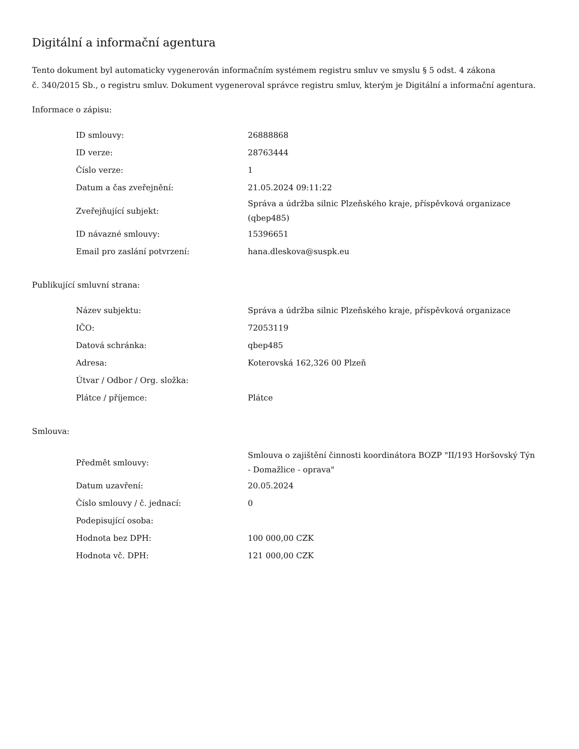Digitální a informační agentura
Tento dokument byl automaticky vygenerován informačním systémem registru smluv ve smyslu § 5 odst. 4 zákona
č. 340/2015 Sb., o registru smluv. Dokument vygeneroval správce registru smluv, kterým je Digitální a informační agentura.
Informace o zápisu:
| ID smlouvy: | 26888868 |
| ID verze: | 28763444 |
| Číslo verze: | 1 |
| Datum a čas zveřejnění: | 21.05.2024 09:11:22 |
| Zveřejňující subjekt: | Správa a údržba silnic Plzeňského kraje, příspěvková organizace (qbep485) |
| ID návazné smlouvy: | 15396651 |
| Email pro zaslání potvrzení: | hana.dleskova@suspk.eu |
Publikující smluvní strana:
| Název subjektu: | Správa a údržba silnic Plzeňského kraje, příspěvková organizace |
| IČO: | 72053119 |
| Datová schránka: | qbep485 |
| Adresa: | Koterovská 162,326 00 Plzeň |
| Útvar / Odbor / Org. složka: | |
| Plátce / příjemce: | Plátce |
Smlouva:
| Předmět smlouvy: | Smlouva o zajištění činnosti koordinátora BOZP "II/193 Horšovský Týn - Domažlice - oprava" |
| Datum uzavření: | 20.05.2024 |
| Číslo smlouvy / č. jednací: | 0 |
| Podepisující osoba: | |
| Hodnota bez DPH: | 100 000,00 CZK |
| Hodnota vč. DPH: | 121 000,00 CZK |